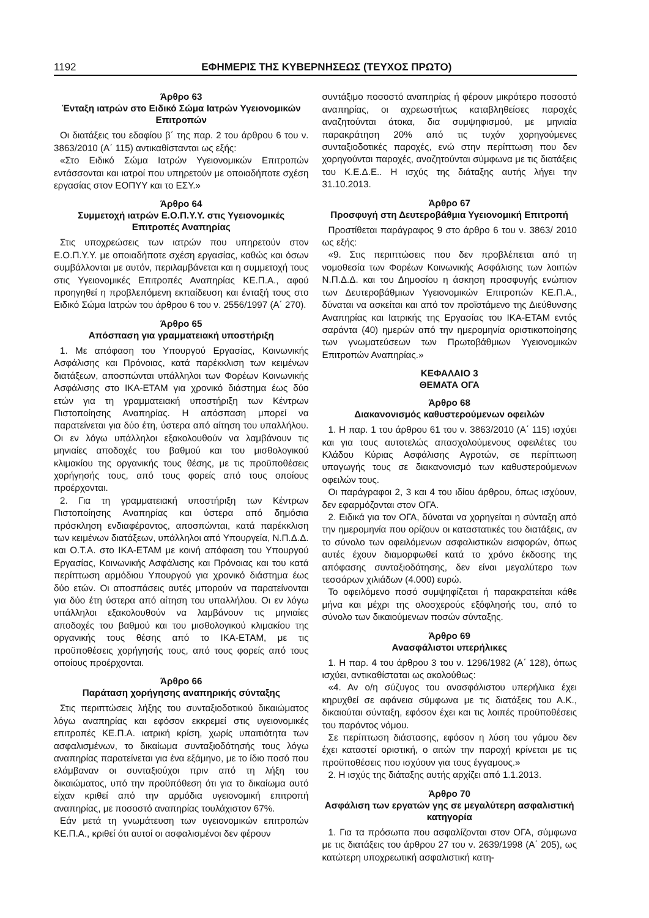1192 ΕΦΗΜΕΡΙΣ ΤΗΣ ΚΥΒΕΡΝΗΣΕΩΣ (ΤΕΥΧΟΣ ΠΡΩΤΟ)
Άρθρο 63
Ένταξη ιατρών στο Ειδικό Σώμα Ιατρών Υγειονομικών Επιτροπών
Οι διατάξεις του εδαφίου β΄ της παρ. 2 του άρθρου 6 του ν. 3863/2010 (Α΄ 115) αντικαθίστανται ως εξής:
«Στο Ειδικό Σώμα Ιατρών Υγειονομικών Επιτροπών εντάσσονται και ιατροί που υπηρετούν με οποιαδήποτε σχέση εργασίας στον ΕΟΠΥΥ και το ΕΣΥ.»
Άρθρο 64
Συμμετοχή ιατρών Ε.Ο.Π.Υ.Υ. στις Υγειονομικές Επιτροπές Αναπηρίας
Στις υποχρεώσεις των ιατρών που υπηρετούν στον Ε.Ο.Π.Υ.Υ. με οποιαδήποτε σχέση εργασίας, καθώς και όσων συμβάλλονται με αυτόν, περιλαμβάνεται και η συμμετοχή τους στις Υγειονομικές Επιτροπές Αναπηρίας ΚΕ.Π.Α., αφού προηγηθεί η προβλεπόμενη εκπαίδευση και ένταξή τους στο Ειδικό Σώμα Ιατρών του άρθρου 6 του ν. 2556/1997 (Α΄ 270).
Άρθρο 65
Απόσπαση για γραμματειακή υποστήριξη
1. Με απόφαση του Υπουργού Εργασίας, Κοινωνικής Ασφάλισης και Πρόνοιας, κατά παρέκκλιση των κειμένων διατάξεων, αποσπώνται υπάλληλοι των Φορέων Κοινωνικής Ασφάλισης στο ΙΚΑ-ΕΤΑΜ για χρονικό διάστημα έως δύο ετών για τη γραμματειακή υποστήριξη των Κέντρων Πιστοποίησης Αναπηρίας. Η απόσπαση μπορεί να παρατείνεται για δύο έτη, ύστερα από αίτηση του υπαλλήλου. Οι εν λόγω υπάλληλοι εξακολουθούν να λαμβάνουν τις μηνιαίες αποδοχές του βαθμού και του μισθολογικού κλιμακίου της οργανικής τους θέσης, με τις προϋποθέσεις χορήγησής τους, από τους φορείς από τους οποίους προέρχονται.
2. Για τη γραμματειακή υποστήριξη των Κέντρων Πιστοποίησης Αναπηρίας και ύστερα από δημόσια πρόσκληση ενδιαφέροντος, αποσπώνται, κατά παρέκκλιση των κειμένων διατάξεων, υπάλληλοι από Υπουργεία, Ν.Π.Δ.Δ. και Ο.Τ.Α. στο ΙΚΑ-ΕΤΑΜ με κοινή απόφαση του Υπουργού Εργασίας, Κοινωνικής Ασφάλισης και Πρόνοιας και του κατά περίπτωση αρμόδιου Υπουργού για χρονικό διάστημα έως δύο ετών. Οι αποσπάσεις αυτές μπορούν να παρατείνονται για δύο έτη ύστερα από αίτηση του υπαλλήλου. Οι εν λόγω υπάλληλοι εξακολουθούν να λαμβάνουν τις μηνιαίες αποδοχές του βαθμού και του μισθολογικού κλιμακίου της οργανικής τους θέσης από το ΙΚΑ-ΕΤΑΜ, με τις προϋποθέσεις χορήγησής τους, από τους φορείς από τους οποίους προέρχονται.
Άρθρο 66
Παράταση χορήγησης αναπηρικής σύνταξης
Στις περιπτώσεις λήξης του συνταξιοδοτικού δικαιώματος λόγω αναπηρίας και εφόσον εκκρεμεί στις υγειονομικές επιτροπές ΚΕ.Π.Α. ιατρική κρίση, χωρίς υπαιτιότητα των ασφαλισμένων, το δικαίωμα συνταξιοδότησής τους λόγω αναπηρίας παρατείνεται για ένα εξάμηνο, με το ίδιο ποσό που ελάμβαναν οι συνταξιούχοι πριν από τη λήξη του δικαιώματος, υπό την προϋπόθεση ότι για το δικαίωμα αυτό είχαν κριθεί από την αρμόδια υγειονομική επιτροπή αναπηρίας, με ποσοστό αναπηρίας τουλάχιστον 67%.
Εάν μετά τη γνωμάτευση των υγειονομικών επιτροπών ΚΕ.Π.Α., κριθεί ότι αυτοί οι ασφαλισμένοι δεν φέρουν
συντάξιμο ποσοστό αναπηρίας ή φέρουν μικρότερο ποσοστό αναπηρίας, οι αχρεωστήτως καταβληθείσες παροχές αναζητούνται άτοκα, δια συμψηφισμού, με μηνιαία παρακράτηση 20% από τις τυχόν χορηγούμενες συνταξιοδοτικές παροχές, ενώ στην περίπτωση που δεν χορηγούνται παροχές, αναζητούνται σύμφωνα με τις διατάξεις του Κ.Ε.Δ.Ε.. Η ισχύς της διάταξης αυτής λήγει την 31.10.2013.
Άρθρο 67
Προσφυγή στη Δευτεροβάθμια Υγειονομική Επιτροπή
Προστίθεται παράγραφος 9 στο άρθρο 6 του ν. 3863/ 2010 ως εξής:
«9. Στις περιπτώσεις που δεν προβλέπεται από τη νομοθεσία των Φορέων Κοινωνικής Ασφάλισης των λοιπών Ν.Π.Δ.Δ. και του Δημοσίου η άσκηση προσφυγής ενώπιον των Δευτεροβάθμιων Υγειονομικών Επιτροπών ΚΕ.Π.Α., δύναται να ασκείται και από τον προϊστάμενο της Διεύθυνσης Αναπηρίας και Ιατρικής της Εργασίας του ΙΚΑ-ΕΤΑΜ εντός σαράντα (40) ημερών από την ημερομηνία οριστικοποίησης των γνωματεύσεων των Πρωτοβάθμιων Υγειονομικών Επιτροπών Αναπηρίας.»
ΚΕΦΑΛΑΙΟ 3
ΘΕΜΑΤΑ ΟΓΑ
Άρθρο 68
Διακανονισμός καθυστερούμενων οφειλών
1. Η παρ. 1 του άρθρου 61 του ν. 3863/2010 (Α΄ 115) ισχύει και για τους αυτοτελώς απασχολούμενους οφειλέτες του Κλάδου Κύριας Ασφάλισης Αγροτών, σε περίπτωση υπαγωγής τους σε διακανονισμό των καθυστερούμενων οφειλών τους.
Οι παράγραφοι 2, 3 και 4 του ιδίου άρθρου, όπως ισχύουν, δεν εφαρμόζονται στον ΟΓΑ.
2. Ειδικά για τον ΟΓΑ, δύναται να χορηγείται η σύνταξη από την ημερομηνία που ορίζουν οι καταστατικές του διατάξεις, αν το σύνολο των οφειλόμενων ασφαλιστικών εισφορών, όπως αυτές έχουν διαμορφωθεί κατά το χρόνο έκδοσης της απόφασης συνταξιοδότησης, δεν είναι μεγαλύτερο των τεσσάρων χιλιάδων (4.000) ευρώ.
Το οφειλόμενο ποσό συμψηφίζεται ή παρακρατείται κάθε μήνα και μέχρι της ολοσχερούς εξόφλησής του, από το σύνολο των δικαιούμενων ποσών σύνταξης.
Άρθρο 69
Ανασφάλιστοι υπερήλικες
1. Η παρ. 4 του άρθρου 3 του ν. 1296/1982 (Α΄ 128), όπως ισχύει, αντικαθίσταται ως ακολούθως:
«4. Αν ο/η σύζυγος του ανασφάλιστου υπερήλικα έχει κηρυχθεί σε αφάνεια σύμφωνα με τις διατάξεις του Α.Κ., δικαιούται σύνταξη, εφόσον έχει και τις λοιπές προϋποθέσεις του παρόντος νόμου.
Σε περίπτωση διάστασης, εφόσον η λύση του γάμου δεν έχει καταστεί οριστική, ο αιτών την παροχή κρίνεται με τις προϋποθέσεις που ισχύουν για τους έγγαμους.»
2. Η ισχύς της διάταξης αυτής αρχίζει από 1.1.2013.
Άρθρο 70
Ασφάλιση των εργατών γης σε μεγαλύτερη ασφαλιστική κατηγορία
1. Για τα πρόσωπα που ασφαλίζονται στον ΟΓΑ, σύμφωνα με τις διατάξεις του άρθρου 27 του ν. 2639/1998 (Α΄ 205), ως κατώτερη υποχρεωτική ασφαλιστική κατη-